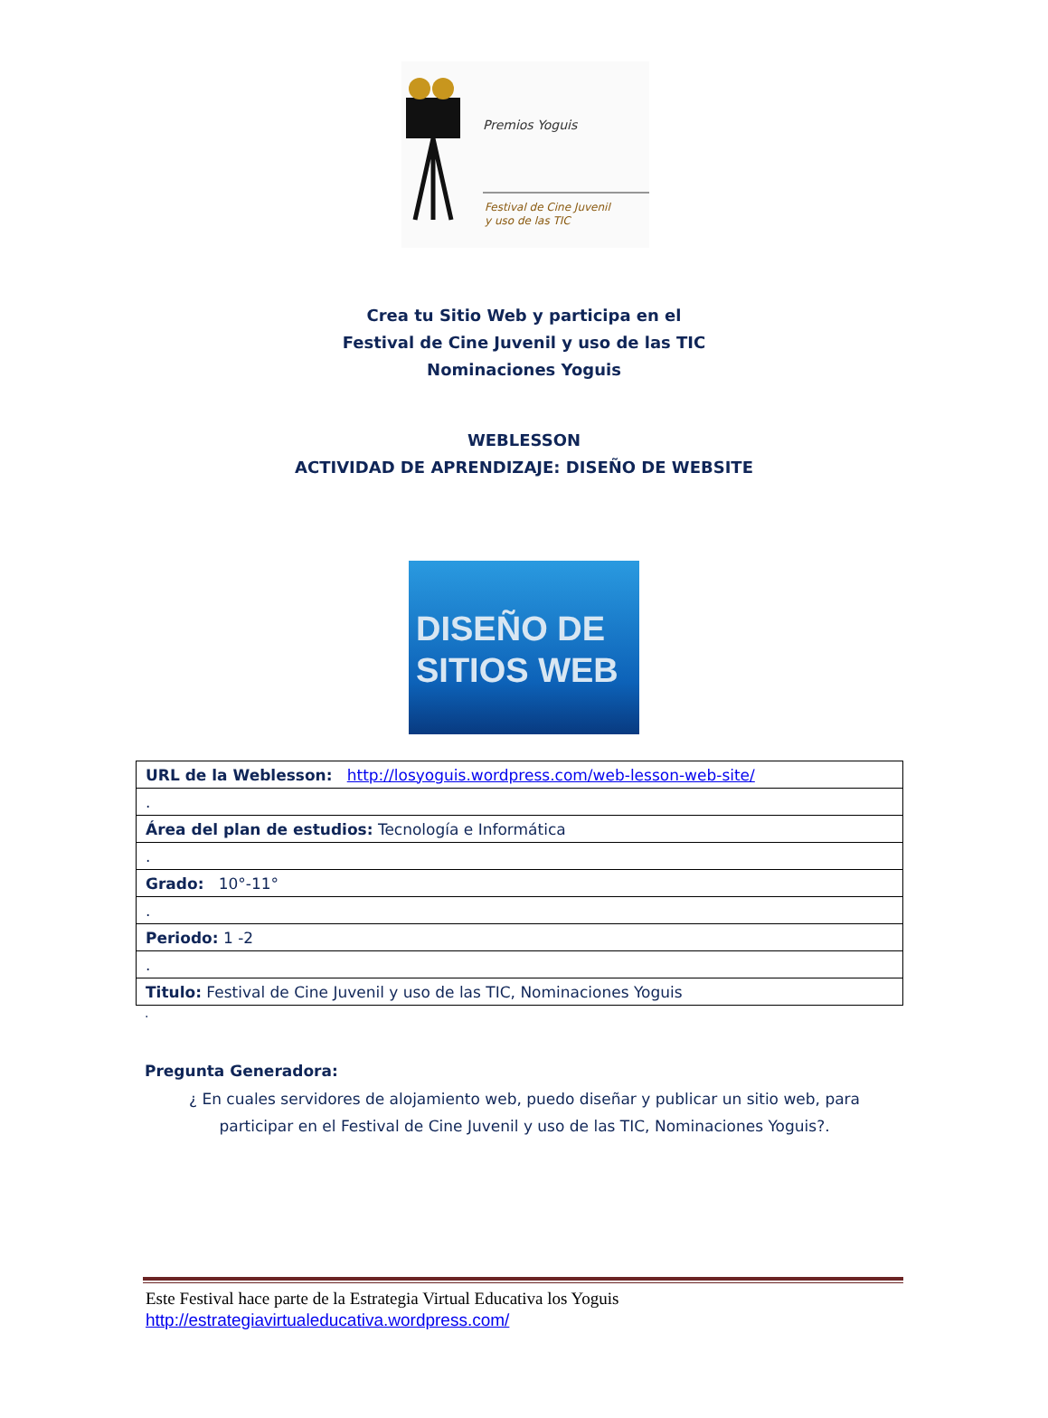Premios Yoguis
Festival de Cine Juvenil
y uso de las TIC
Crea tu Sitio Web y participa en el
Festival de Cine Juvenil y uso de las TIC
Nominaciones Yoguis
WEBLESSON
ACTIVIDAD DE APRENDIZAJE: DISEÑO DE WEBSITE
DISEÑO DE
SITIOS WEB
| URL de la Weblesson: http://losyoguis.wordpress.com/web-lesson-web-site/ |
| . |
| Área del plan de estudios: Tecnología e Informática |
| . |
| Grado: 10°-11° |
| . |
| Periodo: 1 -2 |
| . |
| Titulo: Festival de Cine Juvenil y uso de las TIC, Nominaciones Yoguis |
.
Pregunta Generadora:
¿ En cuales servidores de alojamiento web, puedo diseñar y publicar un sitio web, para participar en el Festival de Cine Juvenil y uso de las TIC, Nominaciones Yoguis?.
Este Festival hace parte de la Estrategia Virtual Educativa los Yoguis
http://estrategiavirtualeducativa.wordpress.com/